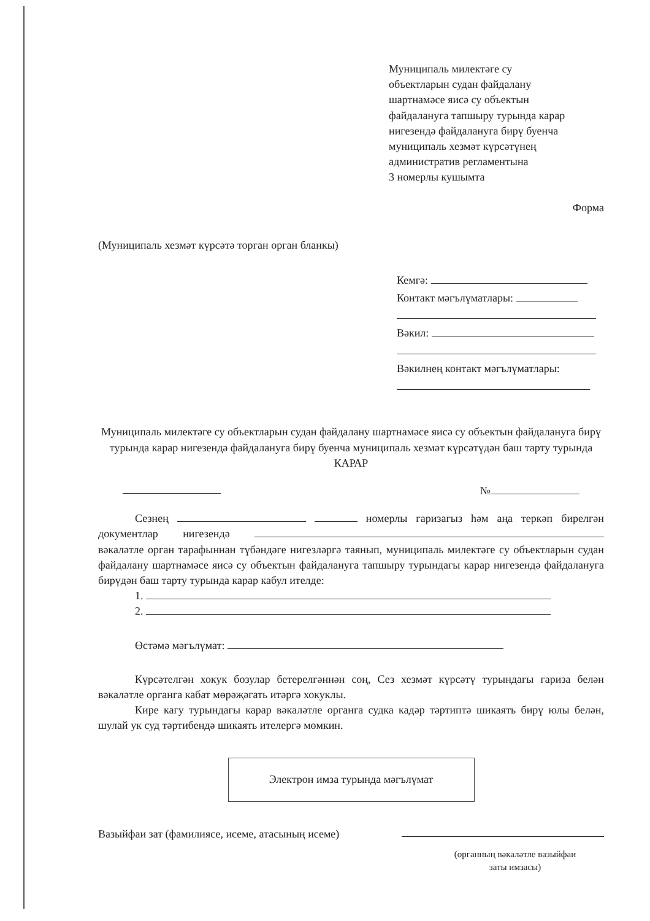Муниципаль милектәге су
объектларын судан файдалану
шартнамәсе яисә су объектын
файдалануга тапшыру турында карар
нигезендә файдалануга бирү буенча
муниципаль хезмәт күрсәтүнең
административ регламентына
3 номерлы кушымта
Форма
(Муниципаль хезмәт күрсәтә торган орган бланкы)
Кемгә:
Контакт мәгълүматлары:
Вәкил:
Вәкилнең контакт мәгълүматлары:
Муниципаль милектәге су объектларын судан файдалану шартнамәсе яисә су объектын файдалануга бирү турында карар нигезендә файдалануга бирү буенча муниципаль хезмәт күрсәтүдән баш тарту турында КАРАР
№
Сезнең номерлы гаризагыз һәм аңа теркәп бирелгән документлар нигезендә вәкаләтле орган тарафыннан түбәндәге нигезләргә таянып, муниципаль милектәге су объектларын судан файдалану шартнамәсе яисә су объектын файдалануга тапшыру турындагы карар нигезендә файдалануга бирүдән баш тарту турында карар кабул ителде:
1.
2.
Өстәмә мәгълүмат:
Күрсәтелгән хокук бозулар бетерелгәннән соң, Сез хезмәт күрсәтү турындагы гариза белән вәкаләтле органга кабат мөрәҗәгать итәргә хокуклы.
Кире кагу турындагы карар вәкаләтле органга судка кадәр тәртиптә шикаять бирү юлы белән, шулай ук суд тәртибендә шикаять ителергә мөмкин.
Электрон имза турында мәгълүмат
Вазыйфаи зат (фамилиясе, исеме, атасының исеме)
(органның вәкаләтле вазыйфаи заты имзасы)